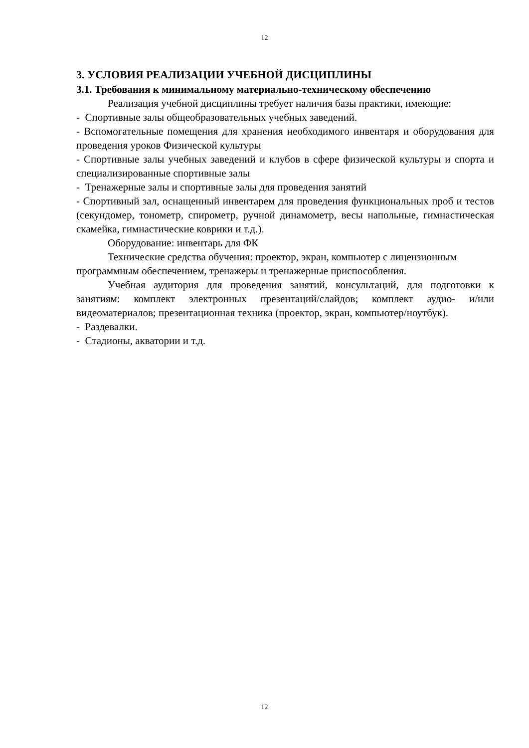12
3. УСЛОВИЯ РЕАЛИЗАЦИИ УЧЕБНОЙ ДИСЦИПЛИНЫ
3.1. Требования к минимальному материально-техническому обеспечению
Реализация учебной дисциплины требует наличия базы практики, имеющие:
- Спортивные залы общеобразовательных учебных заведений.
- Вспомогательные помещения для хранения необходимого инвентаря и оборудования для проведения уроков Физической культуры
- Спортивные залы учебных заведений и клубов в сфере физической культуры и спорта и специализированные спортивные залы
- Тренажерные залы и спортивные залы для проведения занятий
- Спортивный зал, оснащенный инвентарем для проведения функциональных проб и тестов (секундомер, тонометр, спирометр, ручной динамометр, весы напольные, гимнастическая скамейка, гимнастические коврики и т.д.).
Оборудование: инвентарь для ФК
Технические средства обучения: проектор, экран, компьютер с лицензионным программным обеспечением, тренажеры и тренажерные приспособления.
Учебная аудитория для проведения занятий, консультаций, для подготовки к занятиям: комплект электронных презентаций/слайдов; комплект аудио- и/или видеоматериалов; презентационная техника (проектор, экран, компьютер/ноутбук).
- Раздевалки.
- Стадионы, акватории и т.д.
12